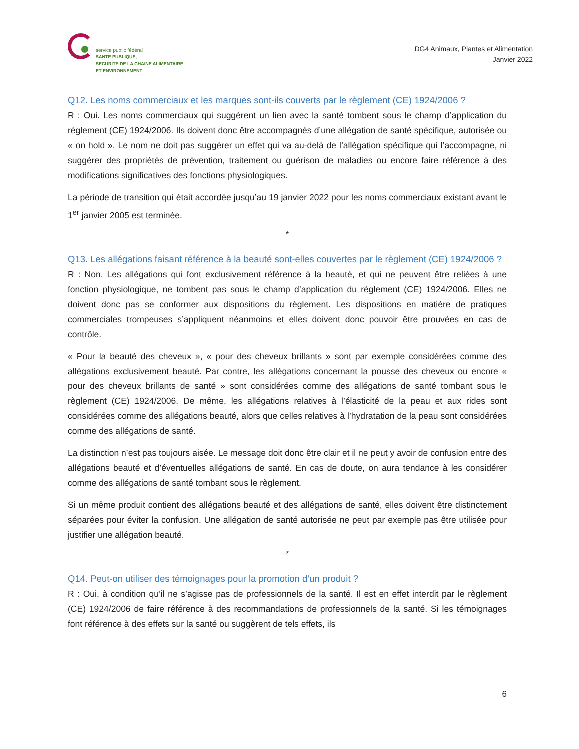service public fédéral
SANTE PUBLIQUE,
SECURITE DE LA CHAINE ALIMENTAIRE
ET ENVIRONNEMENT
DG4 Animaux, Plantes et Alimentation
Janvier 2022
Q12. Les noms commerciaux et les marques sont-ils couverts par le règlement (CE) 1924/2006 ?
R : Oui. Les noms commerciaux qui suggèrent un lien avec la santé tombent sous le champ d’application du règlement (CE) 1924/2006. Ils doivent donc être accompagnés d’une allégation de santé spécifique, autorisée ou « on hold ». Le nom ne doit pas suggérer un effet qui va au-delà de l’allégation spécifique qui l’accompagne, ni suggérer des propriétés de prévention, traitement ou guérison de maladies ou encore faire référence à des modifications significatives des fonctions physiologiques.
La période de transition qui était accordée jusqu’au 19 janvier 2022 pour les noms commerciaux existant avant le 1<sup>er</sup> janvier 2005 est terminée.
*
Q13. Les allégations faisant référence à la beauté sont-elles couvertes par le règlement (CE) 1924/2006 ?
R : Non. Les allégations qui font exclusivement référence à la beauté, et qui ne peuvent être reliées à une fonction physiologique, ne tombent pas sous le champ d’application du règlement (CE) 1924/2006. Elles ne doivent donc pas se conformer aux dispositions du règlement. Les dispositions en matière de pratiques commerciales trompeuses s’appliquent néanmoins et elles doivent donc pouvoir être prouvées en cas de contrôle.
« Pour la beauté des cheveux », « pour des cheveux brillants » sont par exemple considérées comme des allégations exclusivement beauté. Par contre, les allégations concernant la pousse des cheveux ou encore « pour des cheveux brillants de santé » sont considérées comme des allégations de santé tombant sous le règlement (CE) 1924/2006. De même, les allégations relatives à l’élasticité de la peau et aux rides sont considérées comme des allégations beauté, alors que celles relatives à l’hydratation de la peau sont considérées comme des allégations de santé.
La distinction n’est pas toujours aisée. Le message doit donc être clair et il ne peut y avoir de confusion entre des allégations beauté et d’éventuelles allégations de santé. En cas de doute, on aura tendance à les considérer comme des allégations de santé tombant sous le règlement.
Si un même produit contient des allégations beauté et des allégations de santé, elles doivent être distinctement séparées pour éviter la confusion. Une allégation de santé autorisée ne peut par exemple pas être utilisée pour justifier une allégation beauté.
*
Q14. Peut-on utiliser des témoignages pour la promotion d’un produit ?
R : Oui, à condition qu’il ne s’agisse pas de professionnels de la santé. Il est en effet interdit par le règlement (CE) 1924/2006 de faire référence à des recommandations de professionnels de la santé. Si les témoignages font référence à des effets sur la santé ou suggèrent de tels effets, ils
6